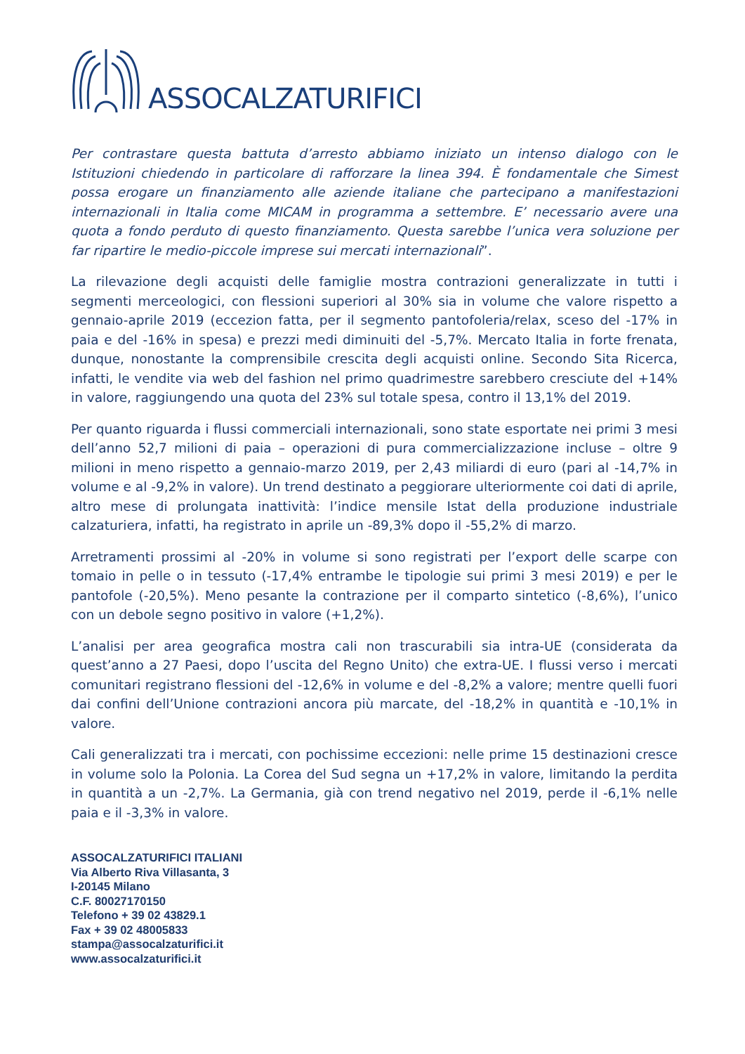ASSOCALZATURIFICI
Per contrastare questa battuta d’arresto abbiamo iniziato un intenso dialogo con le Istituzioni chiedendo in particolare di rafforzare la linea 394. È fondamentale che Simest possa erogare un finanziamento alle aziende italiane che partecipano a manifestazioni internazionali in Italia come MICAM in programma a settembre. E’ necessario avere una quota a fondo perduto di questo finanziamento. Questa sarebbe l’unica vera soluzione per far ripartire le medio-piccole imprese sui mercati internazionali”.
La rilevazione degli acquisti delle famiglie mostra contrazioni generalizzate in tutti i segmenti merceologici, con flessioni superiori al 30% sia in volume che valore rispetto a gennaio-aprile 2019 (eccezion fatta, per il segmento pantofoleria/relax, sceso del -17% in paia e del -16% in spesa) e prezzi medi diminuiti del -5,7%. Mercato Italia in forte frenata, dunque, nonostante la comprensibile crescita degli acquisti online. Secondo Sita Ricerca, infatti, le vendite via web del fashion nel primo quadrimestre sarebbero cresciute del +14% in valore, raggiungendo una quota del 23% sul totale spesa, contro il 13,1% del 2019.
Per quanto riguarda i flussi commerciali internazionali, sono state esportate nei primi 3 mesi dell’anno 52,7 milioni di paia – operazioni di pura commercializzazione incluse – oltre 9 milioni in meno rispetto a gennaio-marzo 2019, per 2,43 miliardi di euro (pari al -14,7% in volume e al -9,2% in valore). Un trend destinato a peggiorare ulteriormente coi dati di aprile, altro mese di prolungata inattività: l’indice mensile Istat della produzione industriale calzaturiera, infatti, ha registrato in aprile un -89,3% dopo il -55,2% di marzo.
Arretramenti prossimi al -20% in volume si sono registrati per l’export delle scarpe con tomaio in pelle o in tessuto (-17,4% entrambe le tipologie sui primi 3 mesi 2019) e per le pantofole (-20,5%). Meno pesante la contrazione per il comparto sintetico (-8,6%), l’unico con un debole segno positivo in valore (+1,2%).
L’analisi per area geografica mostra cali non trascurabili sia intra-UE (considerata da quest’anno a 27 Paesi, dopo l’uscita del Regno Unito) che extra-UE. I flussi verso i mercati comunitari registrano flessioni del -12,6% in volume e del -8,2% a valore; mentre quelli fuori dai confini dell’Unione contrazioni ancora più marcate, del -18,2% in quantità e -10,1% in valore.
Cali generalizzati tra i mercati, con pochissime eccezioni: nelle prime 15 destinazioni cresce in volume solo la Polonia. La Corea del Sud segna un +17,2% in valore, limitando la perdita in quantità a un -2,7%. La Germania, già con trend negativo nel 2019, perde il -6,1% nelle paia e il -3,3% in valore.
ASSOCALZATURIFICI ITALIANI
Via Alberto Riva Villasanta, 3
I-20145 Milano
C.F. 80027170150
Telefono + 39 02 43829.1
Fax + 39 02 48005833
stampa@assocalzaturifici.it
www.assocalzaturifici.it